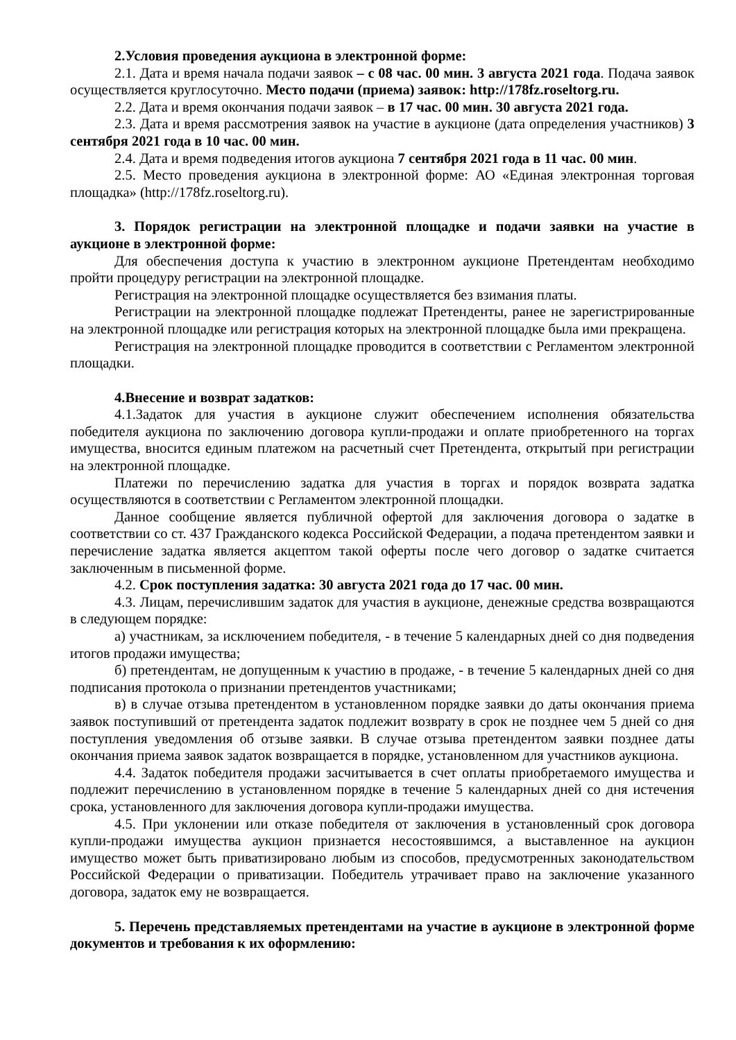2.Условия проведения аукциона в электронной форме:
2.1. Дата и время начала подачи заявок – с 08 час. 00 мин. 3 августа 2021 года. Подача заявок осуществляется круглосуточно. Место подачи (приема) заявок: http://178fz.roseltorg.ru.
2.2. Дата и время окончания подачи заявок – в 17 час. 00 мин. 30 августа 2021 года.
2.3. Дата и время рассмотрения заявок на участие в аукционе (дата определения участников) 3 сентября 2021 года в 10 час. 00 мин.
2.4. Дата и время подведения итогов аукциона 7 сентября 2021 года в 11 час. 00 мин.
2.5. Место проведения аукциона в электронной форме: АО «Единая электронная торговая площадка» (http://178fz.roseltorg.ru).
3. Порядок регистрации на электронной площадке и подачи заявки на участие в аукционе в электронной форме:
Для обеспечения доступа к участию в электронном аукционе Претендентам необходимо пройти процедуру регистрации на электронной площадке.
Регистрация на электронной площадке осуществляется без взимания платы.
Регистрации на электронной площадке подлежат Претенденты, ранее не зарегистрированные на электронной площадке или регистрация которых на электронной площадке была ими прекращена.
Регистрация на электронной площадке проводится в соответствии с Регламентом электронной площадки.
4.Внесение и возврат задатков:
4.1.Задаток для участия в аукционе служит обеспечением исполнения обязательства победителя аукциона по заключению договора купли-продажи и оплате приобретенного на торгах имущества, вносится единым платежом на расчетный счет Претендента, открытый при регистрации на электронной площадке.
Платежи по перечислению задатка для участия в торгах и порядок возврата задатка осуществляются в соответствии с Регламентом электронной площадки.
Данное сообщение является публичной офертой для заключения договора о задатке в соответствии со ст. 437 Гражданского кодекса Российской Федерации, а подача претендентом заявки и перечисление задатка является акцептом такой оферты после чего договор о задатке считается заключенным в письменной форме.
4.2. Срок поступления задатка: 30 августа 2021 года до 17 час. 00 мин.
4.3. Лицам, перечислившим задаток для участия в аукционе, денежные средства возвращаются в следующем порядке:
а) участникам, за исключением победителя, - в течение 5 календарных дней со дня подведения итогов продажи имущества;
б) претендентам, не допущенным к участию в продаже, - в течение 5 календарных дней со дня подписания протокола о признании претендентов участниками;
в) в случае отзыва претендентом в установленном порядке заявки до даты окончания приема заявок поступивший от претендента задаток подлежит возврату в срок не позднее чем 5 дней со дня поступления уведомления об отзыве заявки. В случае отзыва претендентом заявки позднее даты окончания приема заявок задаток возвращается в порядке, установленном для участников аукциона.
4.4. Задаток победителя продажи засчитывается в счет оплаты приобретаемого имущества и подлежит перечислению в установленном порядке в течение 5 календарных дней со дня истечения срока, установленного для заключения договора купли-продажи имущества.
4.5. При уклонении или отказе победителя от заключения в установленный срок договора купли-продажи имущества аукцион признается несостоявшимся, а выставленное на аукцион имущество может быть приватизировано любым из способов, предусмотренных законодательством Российской Федерации о приватизации. Победитель утрачивает право на заключение указанного договора, задаток ему не возвращается.
5. Перечень представляемых претендентами на участие в аукционе в электронной форме документов и требования к их оформлению: